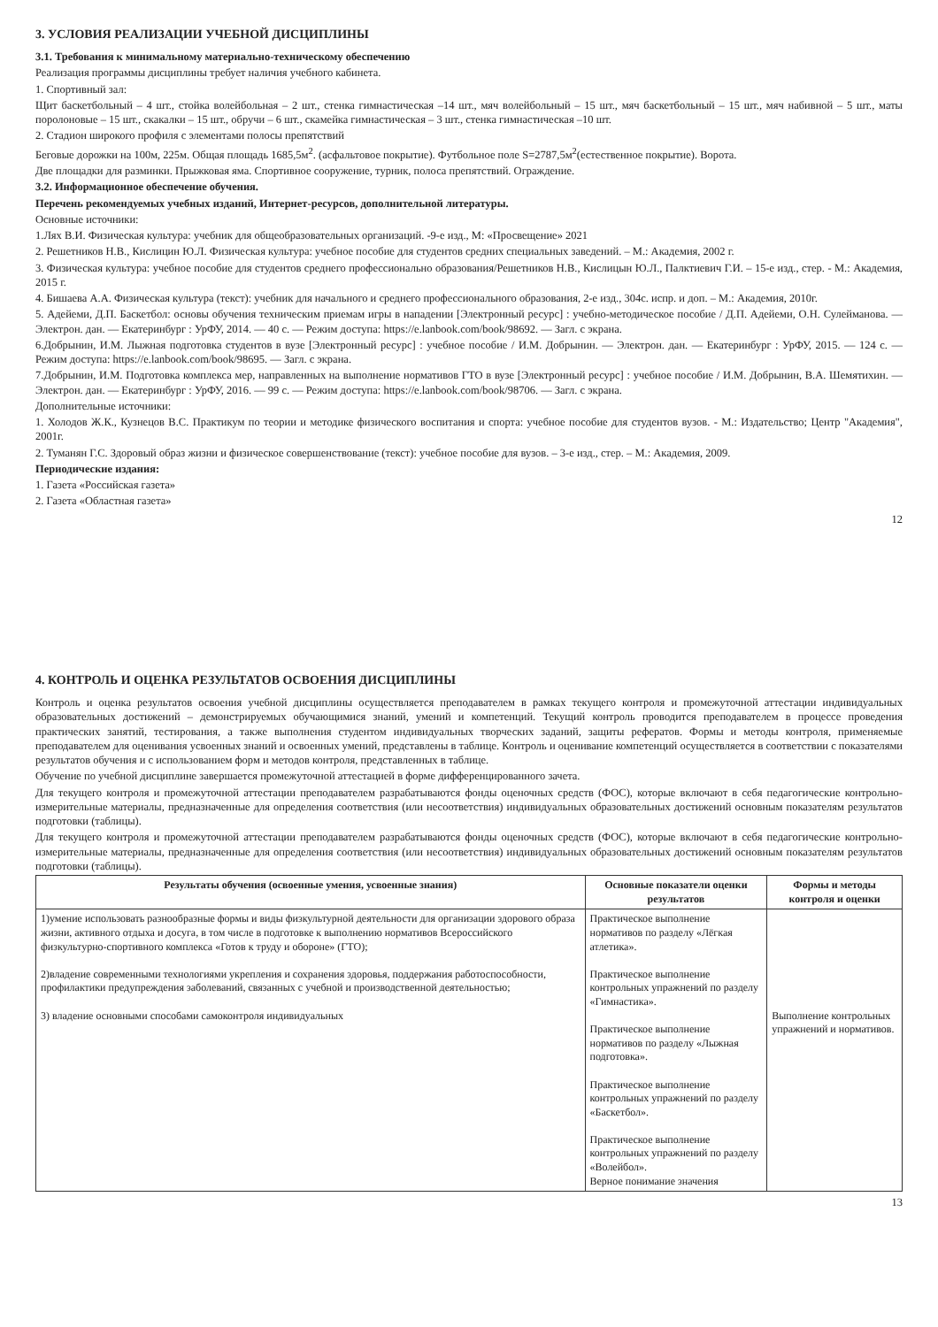3. УСЛОВИЯ РЕАЛИЗАЦИИ УЧЕБНОЙ ДИСЦИПЛИНЫ
3.1. Требования к минимальному материально-техническому обеспечению
Реализация программы дисциплины требует наличия учебного кабинета.
1. Спортивный зал:
Щит баскетбольный – 4 шт., стойка волейбольная – 2 шт., стенка гимнастическая –14 шт., мяч волейбольный – 15 шт., мяч баскетбольный – 15 шт., мяч набивной – 5 шт., маты поролоновые – 15 шт., скакалки – 15 шт., обручи – 6 шт., скамейка гимнастическая – 3 шт., стенка гимнастическая –10 шт.
2. Стадион широкого профиля с элементами полосы препятствий
Беговые дорожки на 100м, 225м. Общая площадь 1685,5м<sup>2</sup>. (асфальтовое покрытие). Футбольное поле S=2787,5м<sup>2</sup>(естественное покрытие). Ворота.
Две площадки для разминки. Прыжковая яма. Спортивное сооружение, турник, полоса препятствий. Ограждение.
3.2. Информационное обеспечение обучения.
Перечень рекомендуемых учебных изданий, Интернет-ресурсов, дополнительной литературы.
Основные источники:
1.Лях В.И. Физическая культура: учебник для общеобразовательных организаций. -9-е изд., М: «Просвещение» 2021
2. Решетников Н.В., Кислицин Ю.Л. Физическая культура: учебное пособие для студентов средних специальных заведений. – М.: Академия, 2002 г.
3. Физическая культура: учебное пособие для студентов среднего профессионально образования/Решетников Н.В., Кислицын Ю.Л., Палктиевич Г.И. – 15-е изд., стер. - М.: Академия, 2015 г.
4. Бишаева А.А. Физическая культура (текст): учебник для начального и среднего профессионального образования, 2-е изд., 304с. испр. и доп. – М.: Академия, 2010г.
5. Адейеми, Д.П. Баскетбол: основы обучения техническим приемам игры в нападении [Электронный ресурс] : учебно-методическое пособие / Д.П. Адейеми, О.Н. Сулейманова. — Электрон. дан. — Екатеринбург : УрФУ, 2014. — 40 с. — Режим доступа: https://e.lanbook.com/book/98692. — Загл. с экрана.
6.Добрынин, И.М. Лыжная подготовка студентов в вузе [Электронный ресурс] : учебное пособие / И.М. Добрынин. — Электрон. дан. — Екатеринбург : УрФУ, 2015. — 124 с. — Режим доступа: https://e.lanbook.com/book/98695. — Загл. с экрана.
7.Добрынин, И.М. Подготовка комплекса мер, направленных на выполнение нормативов ГТО в вузе [Электронный ресурс] : учебное пособие / И.М. Добрынин, В.А. Шемятихин. — Электрон. дан. — Екатеринбург : УрФУ, 2016. — 99 с. — Режим доступа: https://e.lanbook.com/book/98706. — Загл. с экрана.
Дополнительные источники:
1. Холодов Ж.К., Кузнецов В.С. Практикум по теории и методике физического воспитания и спорта: учебное пособие для студентов вузов. - М.: Издательство; Центр "Академия", 2001г.
2. Туманян Г.С. Здоровый образ жизни и физическое совершенствование (текст): учебное пособие для вузов. – 3-е изд., стер. – М.: Академия, 2009.
Периодические издания:
1. Газета «Российская газета»
2. Газета «Областная газета»
12
4. КОНТРОЛЬ И ОЦЕНКА РЕЗУЛЬТАТОВ ОСВОЕНИЯ ДИСЦИПЛИНЫ
Контроль и оценка результатов освоения учебной дисциплины осуществляется преподавателем в рамках текущего контроля и промежуточной аттестации индивидуальных образовательных достижений – демонстрируемых обучающимися знаний, умений и компетенций. Текущий контроль проводится преподавателем в процессе проведения практических занятий, тестирования, а также выполнения студентом индивидуальных творческих заданий, защиты рефератов. Формы и методы контроля, применяемые преподавателем для оценивания усвоенных знаний и освоенных умений, представлены в таблице. Контроль и оценивание компетенций осуществляется в соответствии с показателями результатов обучения и с использованием форм и методов контроля, представленных в таблице.
Обучение по учебной дисциплине завершается промежуточной аттестацией в форме дифференцированного зачета.
Для текущего контроля и промежуточной аттестации преподавателем разрабатываются фонды оценочных средств (ФОС), которые включают в себя педагогические контрольно-измерительные материалы, предназначенные для определения соответствия (или несоответствия) индивидуальных образовательных достижений основным показателям результатов подготовки (таблицы).
Для текущего контроля и промежуточной аттестации преподавателем разрабатываются фонды оценочных средств (ФОС), которые включают в себя педагогические контрольно-измерительные материалы, предназначенные для определения соответствия (или несоответствия) индивидуальных образовательных достижений основным показателям результатов подготовки (таблицы).
| Результаты обучения (освоенные умения, усвоенные знания) | Основные показатели оценки результатов | Формы и методы контроля и оценки |
| --- | --- | --- |
| 1)умение использовать разнообразные формы и виды физкультурной деятельности для организации здорового образа жизни, активного отдыха и досуга, в том числе в подготовке к выполнению нормативов Всероссийского физкультурно-спортивного комплекса «Готов к труду и обороне» (ГТО); 2)владение современными технологиями укрепления и сохранения здоровья, поддержания работоспособности, профилактики предупреждения заболеваний, связанных с учебной и производственной деятельностью; 3) владение основными способами самоконтроля индивидуальных | Практическое выполнение нормативов по разделу «Лёгкая атлетика». Практическое выполнение контрольных упражнений по разделу «Гимнастика». Практическое выполнение нормативов по разделу «Лыжная подготовка». Практическое выполнение контрольных упражнений по разделу «Баскетбол». Практическое выполнение контрольных упражнений по разделу «Волейбол». Верное понимание значения | Выполнение контрольных упражнений и нормативов. |
13